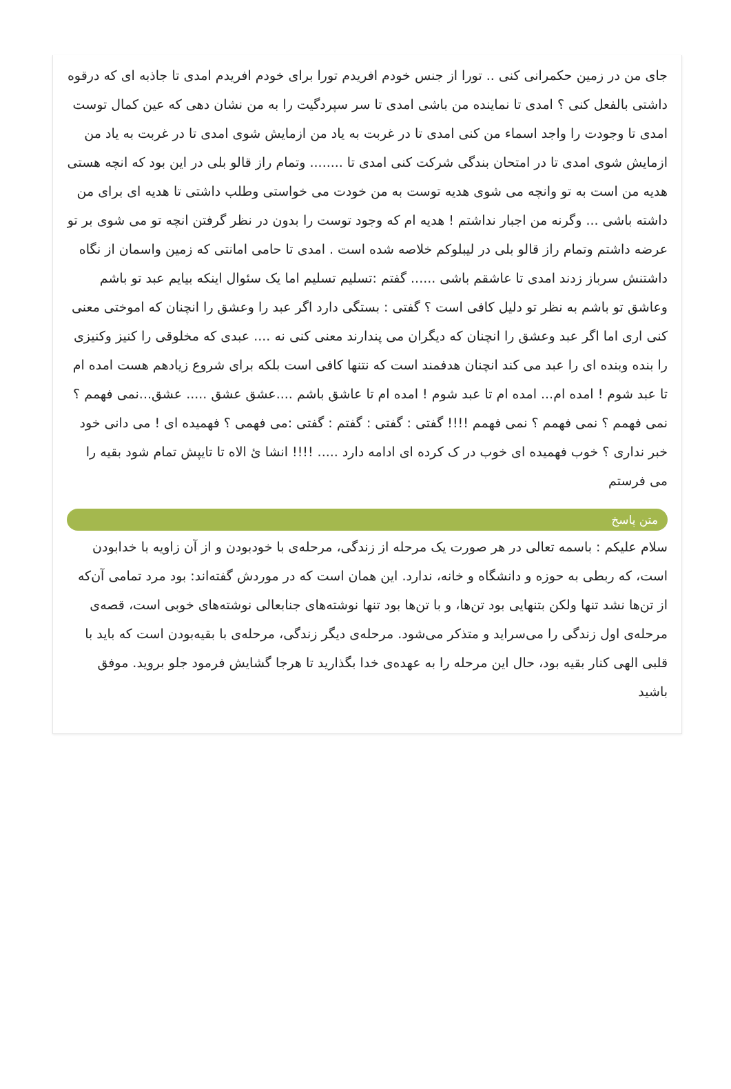جای من در زمین حکمرانی کنی .. تورا از جنس خودم افریدم تورا برای خودم افریدم امدی تا جاذبه ای که درقوه داشتی بالفعل کنی ؟ امدی تا نماینده من باشی امدی تا سر سپردگیت را به من نشان دهی که عین کمال توست امدی تا وجودت را واجد اسماء من کنی امدی تا در غربت به یاد من ازمایش شوی امدی تا در غربت به یاد من ازمایش شوی امدی تا در امتحان بندگی شرکت کنی امدی تا ........ وتمام راز قالو بلی در این بود که انچه هستی هدیه من است به تو وانچه می شوی هدیه توست به من خودت می خواستی وطلب داشتی تا هدیه ای برای من داشته باشی ... وگرنه من اجبار نداشتم ! هدیه ام که وجود توست را بدون در نظر گرفتن انچه تو می شوی بر تو عرضه داشتم وتمام راز قالو بلی در لیبلوکم خلاصه شده است . امدی تا حامی امانتی که زمین واسمان از نگاه داشتنش سرباز زدند امدی تا عاشقم باشی ...... گفتم :تسلیم تسلیم اما یک سئوال اینکه بیایم عبد تو باشم وعاشق تو باشم به نظر تو دلیل کافی است ؟ گفتی : بستگی دارد اگر عبد را وعشق را انچنان که اموختی معنی کنی اری اما اگر عبد وعشق را انچنان که دیگران می پندارند معنی کنی نه .... عبدی که مخلوقی را کنیز وکنیزی را بنده وبنده ای را عبد می کند انچنان هدفمند است که نتنها کافی است بلکه برای شروع زیادهم هست امده ام تا عبد شوم ! امده ام... امده ام تا عبد شوم ! امده ام تا عاشق باشم ....عشق عشق ..... عشق...نمی فهمم ؟ نمی فهمم ؟ نمی فهمم ؟ نمی فهمم !!!! گفتی : گفتی : گفتم : گفتی :می فهمی ؟ فهمیده ای ! می دانی خود خبر نداری ؟ خوب فهمیده ای خوب در ک کرده ای ادامه دارد ..... !!!! انشا ئ الاه تا تایپش تمام شود بقیه را می فرستم
متن پاسخ
سلام علیکم : باسمه تعالی در هر صورت یک مرحله از زندگی، مرحله‌ی با خودبودن و از آن زاویه با خدابودن است، که ربطی به حوزه و دانشگاه و خانه، ندارد. این همان است که در موردش گفته‌اند: بود مرد تمامی آن‌که از تن‌ها نشد تنها ولکن بتنهایی بود تن‌ها، و با تن‌ها بود تنها نوشته‌های جنابعالی نوشته‌های خوبی است، قصه‌ی مرحله‌ی اول زندگی را می‌سراید و متذکر می‌شود. مرحله‌ی دیگر زندگی، مرحله‌ی با بقیه‌بودن است که باید با قلبی الهی کنار بقیه بود، حال این مرحله را به عهده‌ی خدا بگذارید تا هرجا گشایش فرمود جلو بروید. موفق باشید